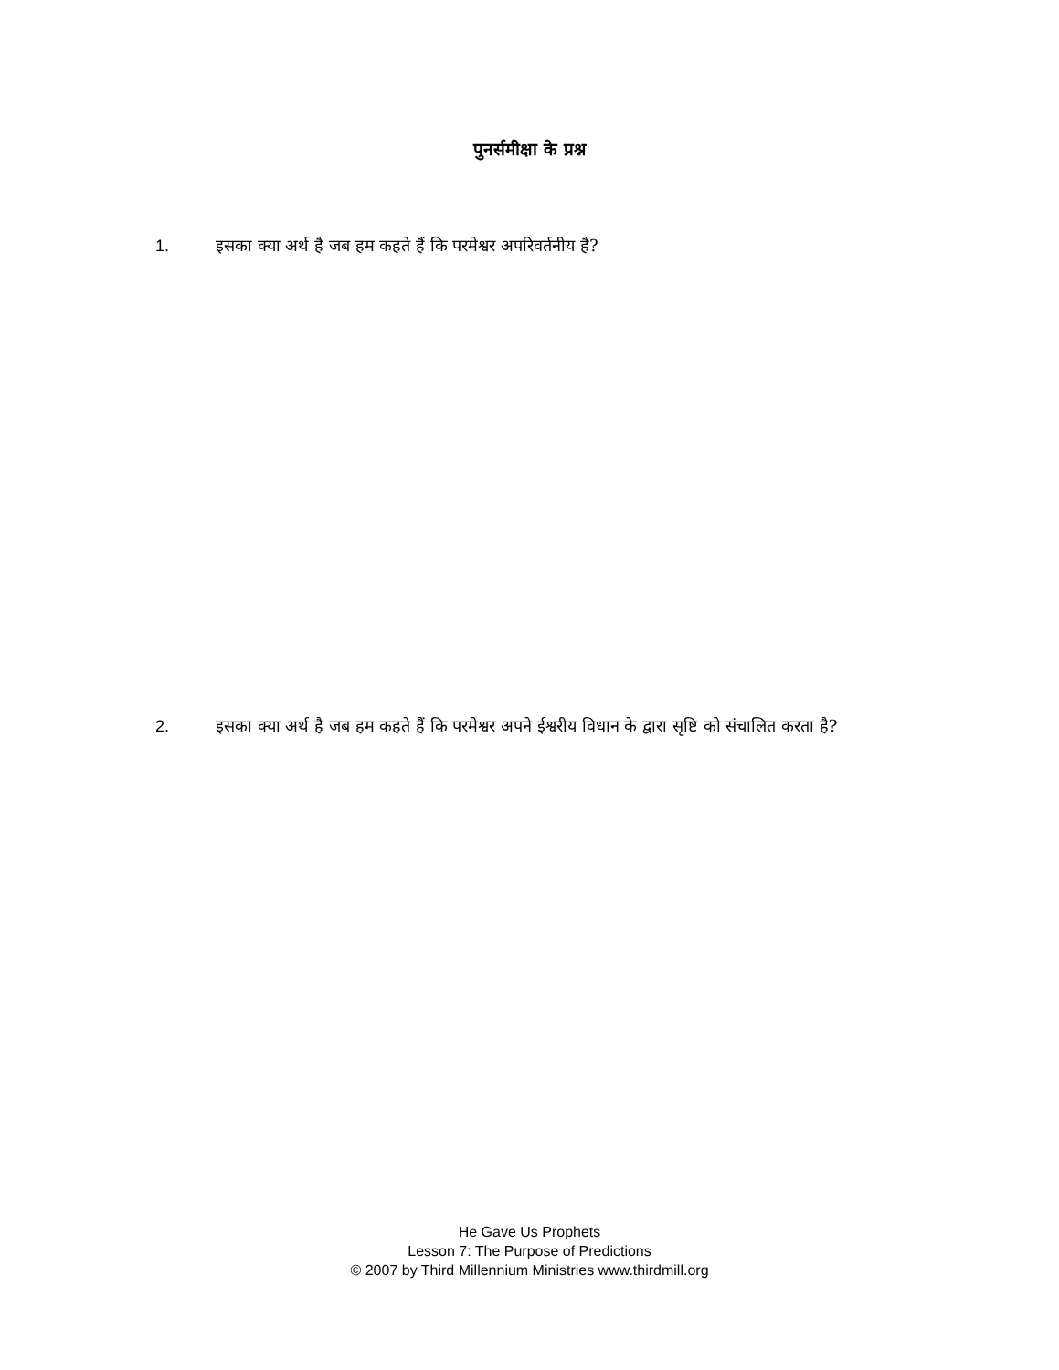पुनर्समीक्षा के प्रश्न
1. इसका क्या अर्थ है जब हम कहते हैं कि परमेश्वर अपरिवर्तनीय है?
2. इसका क्या अर्थ है जब हम कहते हैं कि परमेश्वर अपने ईश्वरीय विधान के द्वारा सृष्टि को संचालित करता है?
He Gave Us Prophets
Lesson 7: The Purpose of Predictions
© 2007 by Third Millennium Ministries www.thirdmill.org